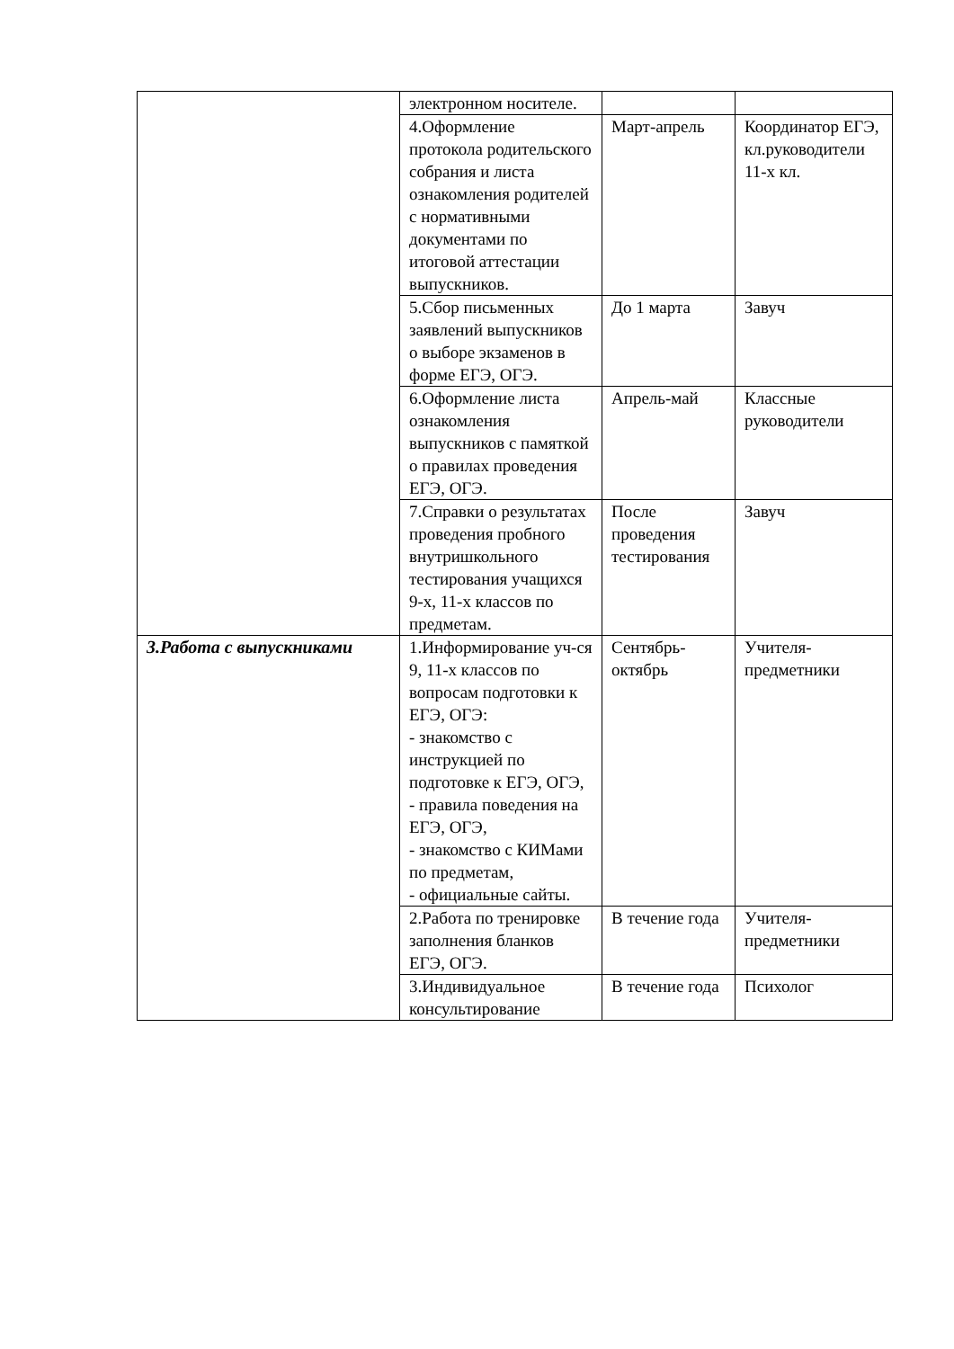| | электронном носителе. | | |
| | 4.Оформление протокола родительского собрания и листа ознакомления родителей с нормативными документами по итоговой аттестации выпускников. | Март-апрель | Координатор ЕГЭ, кл.руководители 11-х кл. |
| | 5.Сбор письменных заявлений выпускников о выборе экзаменов в форме ЕГЭ, ОГЭ. | До 1 марта | Завуч |
| | 6.Оформление листа ознакомления выпускников с памяткой о правилах проведения ЕГЭ, ОГЭ. | Апрель-май | Классные руководители |
| | 7.Справки о результатах проведения пробного внутришкольного тестирования учащихся 9-х, 11-х классов по предметам. | После проведения тестирования | Завуч |
| 3.Работа с выпускниками | 1.Информирование уч-ся 9, 11-х классов по вопросам подготовки к ЕГЭ, ОГЭ: - знакомство с инструкцией по подготовке к ЕГЭ, ОГЭ, - правила поведения на ЕГЭ, ОГЭ, - знакомство с КИМами по предметам, - официальные сайты. | Сентябрь-октябрь | Учителя-предметники |
| | 2.Работа по тренировке заполнения бланков ЕГЭ, ОГЭ. | В течение года | Учителя-предметники |
| | 3.Индивидуальное консультирование | В течение года | Психолог |